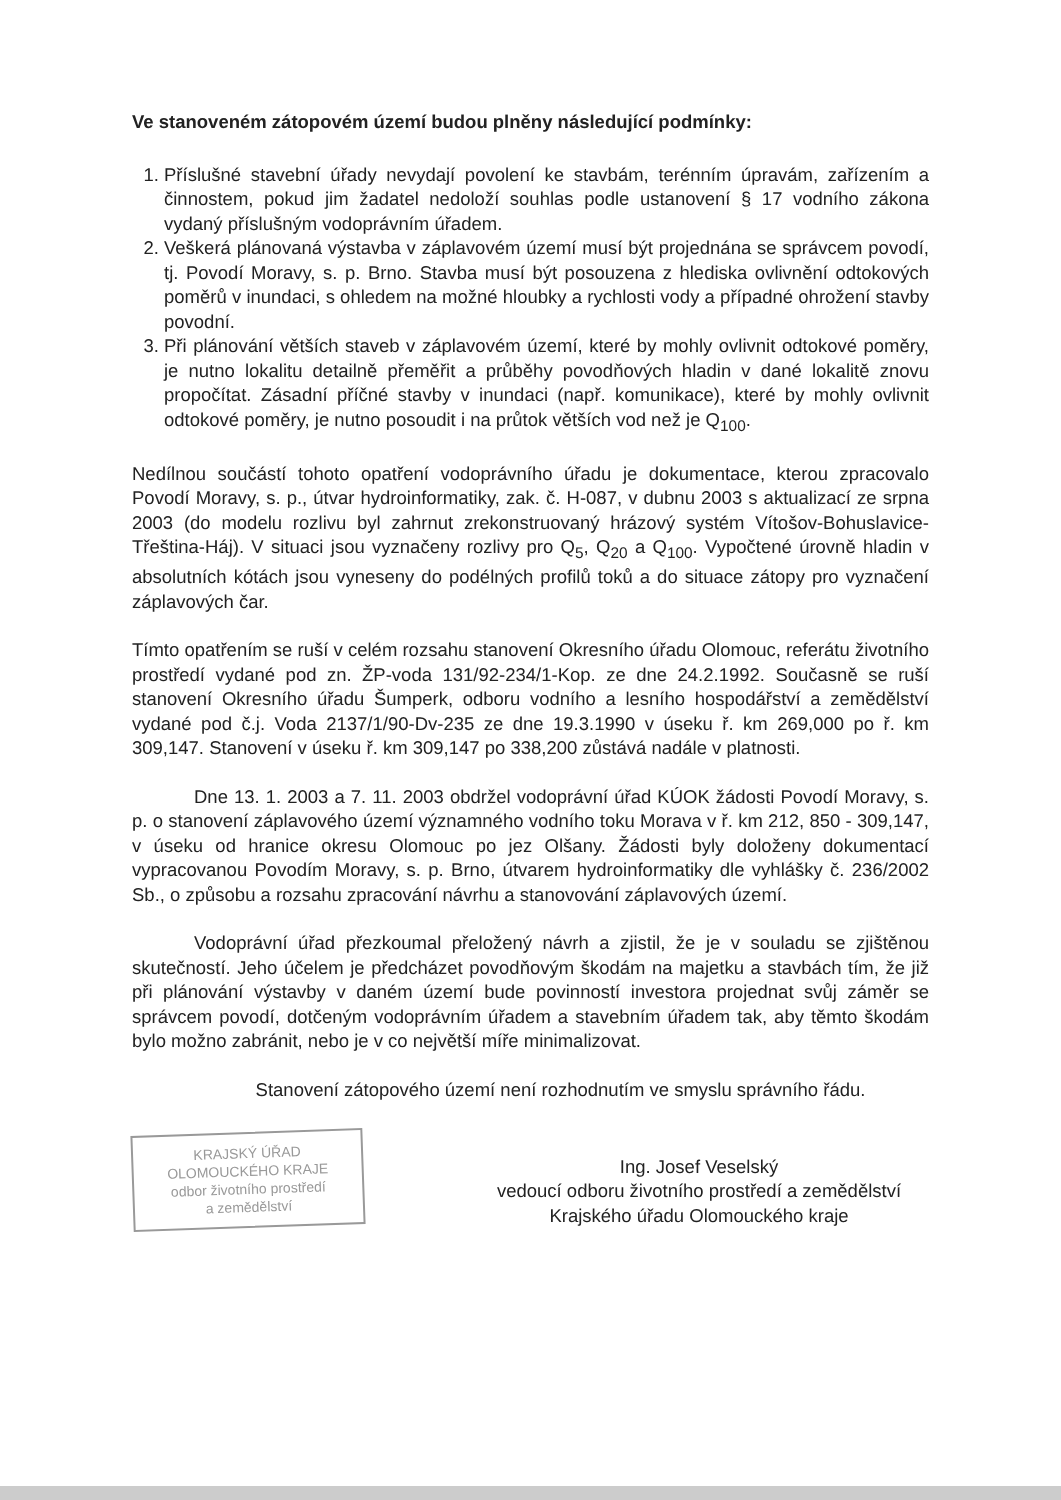Ve stanoveném zátopovém území budou plněny následující podmínky:
1. Příslušné stavební úřady nevydají povolení ke stavbám, terénním úpravám, zařízením a činnostem, pokud jim žadatel nedoloží souhlas podle ustanovení § 17 vodního zákona vydaný příslušným vodoprávním úřadem.
2. Veškerá plánovaná výstavba v záplavovém území musí být projednána se správcem povodí, tj. Povodí Moravy, s. p. Brno. Stavba musí být posouzena z hlediska ovlivnění odtokových poměrů v inundaci, s ohledem na možné hloubky a rychlosti vody a případné ohrožení stavby povodní.
3. Při plánování větších staveb v záplavovém území, které by mohly ovlivnit odtokové poměry, je nutno lokalitu detailně přeměřit a průběhy povodňových hladin v dané lokalitě znovu propočítat. Zásadní příčné stavby v inundaci (např. komunikace), které by mohly ovlivnit odtokové poměry, je nutno posoudit i na průtok větších vod než je Q<sub>100</sub>.
Nedílnou součástí tohoto opatření vodoprávního úřadu je dokumentace, kterou zpracovalo Povodí Moravy, s. p., útvar hydroinformatiky, zak. č. H-087, v dubnu 2003 s aktualizací ze srpna 2003 (do modelu rozlivu byl zahrnut zrekonstruovaný hrázový systém Vítošov-Bohuslavice-Třeština-Háj). V situaci jsou vyznačeny rozlivy pro Q<sub>5</sub>, Q<sub>20</sub> a Q<sub>100</sub>. Vypočtené úrovně hladin v absolutních kótách jsou vyneseny do podélných profilů toků a do situace zátopy pro vyznačení záplavových čar.
Tímto opatřením se ruší v celém rozsahu stanovení Okresního úřadu Olomouc, referátu životního prostředí vydané pod zn. ŽP-voda 131/92-234/1-Kop. ze dne 24.2.1992. Současně se ruší stanovení Okresního úřadu Šumperk, odboru vodního a lesního hospodářství a zemědělství vydané pod č.j. Voda 2137/1/90-Dv-235 ze dne 19.3.1990 v úseku ř. km 269,000 po ř. km 309,147. Stanovení v úseku ř. km 309,147 po 338,200 zůstává nadále v platnosti.
Dne 13. 1. 2003 a 7. 11. 2003 obdržel vodoprávní úřad KÚOK žádosti Povodí Moravy, s. p. o stanovení záplavového území významného vodního toku Morava v ř. km 212, 850 - 309,147, v úseku od hranice okresu Olomouc po jez Olšany. Žádosti byly doloženy dokumentací vypracovanou Povodím Moravy, s. p. Brno, útvarem hydroinformatiky dle vyhlášky č. 236/2002 Sb., o způsobu a rozsahu zpracování návrhu a stanovování záplavových území.
Vodoprávní úřad přezkoumal přeložený návrh a zjistil, že je v souladu se zjištěnou skutečností. Jeho účelem je předcházet povodňovým škodám na majetku a stavbách tím, že již při plánování výstavby v daném území bude povinností investora projednat svůj záměr se správcem povodí, dotčeným vodoprávním úřadem a stavebním úřadem tak, aby těmto škodám bylo možno zabránit, nebo je v co největší míře minimalizovat.
Stanovení zátopového území není rozhodnutím ve smyslu správního řádu.
KRAJSKÝ ÚŘAD
OLOMOUCKÉHO KRAJE
odbor životního prostředí
a zemědělství
Ing. Josef Veselský
vedoucí odboru životního prostředí a zemědělství
Krajského úřadu Olomouckého kraje